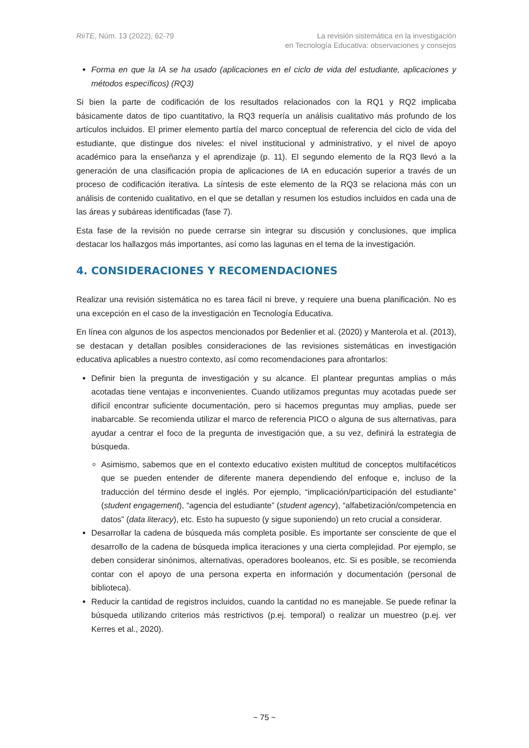RiiTE, Núm. 13 (2022), 62-79 La revisión sistemática en la investigación
en Tecnología Educativa: observaciones y consejos
Forma en que la IA se ha usado (aplicaciones en el ciclo de vida del estudiante, aplicaciones y métodos específicos) (RQ3)
Si bien la parte de codificación de los resultados relacionados con la RQ1 y RQ2 implicaba básicamente datos de tipo cuantitativo, la RQ3 requería un análisis cualitativo más profundo de los artículos incluidos. El primer elemento partía del marco conceptual de referencia del ciclo de vida del estudiante, que distingue dos niveles: el nivel institucional y administrativo, y el nivel de apoyo académico para la enseñanza y el aprendizaje (p. 11). El segundo elemento de la RQ3 llevó a la generación de una clasificación propia de aplicaciones de IA en educación superior a través de un proceso de codificación iterativa. La síntesis de este elemento de la RQ3 se relaciona más con un análisis de contenido cualitativo, en el que se detallan y resumen los estudios incluidos en cada una de las áreas y subáreas identificadas (fase 7).
Esta fase de la revisión no puede cerrarse sin integrar su discusión y conclusiones, que implica destacar los hallazgos más importantes, así como las lagunas en el tema de la investigación.
4. CONSIDERACIONES Y RECOMENDACIONES
Realizar una revisión sistemática no es tarea fácil ni breve, y requiere una buena planificación. No es una excepción en el caso de la investigación en Tecnología Educativa.
En línea con algunos de los aspectos mencionados por Bedenlier et al. (2020) y Manterola et al. (2013), se destacan y detallan posibles consideraciones de las revisiones sistemáticas en investigación educativa aplicables a nuestro contexto, así como recomendaciones para afrontarlos:
Definir bien la pregunta de investigación y su alcance. El plantear preguntas amplias o más acotadas tiene ventajas e inconvenientes. Cuando utilizamos preguntas muy acotadas puede ser difícil encontrar suficiente documentación, pero si hacemos preguntas muy amplias, puede ser inabarcable. Se recomienda utilizar el marco de referencia PICO o alguna de sus alternativas, para ayudar a centrar el foco de la pregunta de investigación que, a su vez, definirá la estrategia de búsqueda.
Asimismo, sabemos que en el contexto educativo existen multitud de conceptos multifacéticos que se pueden entender de diferente manera dependiendo del enfoque e, incluso de la traducción del término desde el inglés. Por ejemplo, “implicación/participación del estudiante” (student engagement), “agencia del estudiante” (student agency), “alfabetización/competencia en datos” (data literacy), etc. Esto ha supuesto (y sigue suponiendo) un reto crucial a considerar.
Desarrollar la cadena de búsqueda más completa posible. Es importante ser consciente de que el desarrollo de la cadena de búsqueda implica iteraciones y una cierta complejidad. Por ejemplo, se deben considerar sinónimos, alternativas, operadores booleanos, etc. Si es posible, se recomienda contar con el apoyo de una persona experta en información y documentación (personal de biblioteca).
Reducir la cantidad de registros incluidos, cuando la cantidad no es manejable. Se puede refinar la búsqueda utilizando criterios más restrictivos (p.ej. temporal) o realizar un muestreo (p.ej. ver Kerres et al., 2020).
~ 75 ~